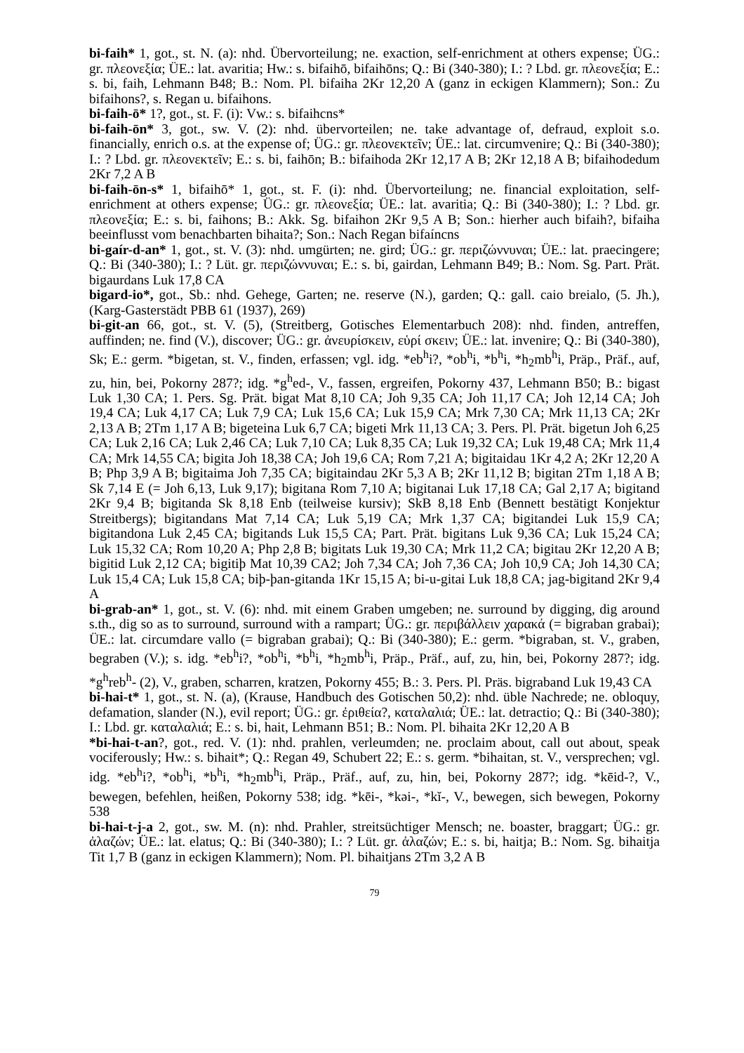bi-faih* 1, got., st. N. (a): nhd. Übervorteilung; ne. exaction, self-enrichment at others expense; ÜG.: gr. πλεονεξία; ÜE.: lat. avaritia; Hw.: s. bifaihō, bifaihōns; Q.: Bi (340-380); I.: ? Lbd. gr. πλεονεξία; E.: s. bi, faih, Lehmann B48; B.: Nom. Pl. bifaiha 2Kr 12,20 A (ganz in eckigen Klammern); Son.: Zu bifaihons?, s. Regan u. bifaihons.
bi-faih-ō* 1?, got., st. F. (i): Vw.: s. bifaihcns*
bi-faih-ōn* 3, got., sw. V. (2): nhd. übervorteilen; ne. take advantage of, defraud, exploit s.o. financially, enrich o.s. at the expense of; ÜG.: gr. πλεονεκτεῖν; ÜE.: lat. circumvenire; Q.: Bi (340-380); I.: ? Lbd. gr. πλεονεκτεῖν; E.: s. bi, faihōn; B.: bifaihoda 2Kr 12,17 A B; 2Kr 12,18 A B; bifaihodedum 2Kr 7,2 A B
bi-faih-ōn-s* 1, bifaihō* 1, got., st. F. (i): nhd. Übervorteilung; ne. financial exploitation, self-enrichment at others expense; ÜG.: gr. πλεονεξία; ÜE.: lat. avaritia; Q.: Bi (340-380); I.: ? Lbd. gr. πλεονεξία; E.: s. bi, faihons; B.: Akk. Sg. bifaihon 2Kr 9,5 A B; Son.: hierher auch bifaih?, bifaiha beeinflusst vom benachbarten bihaita?; Son.: Nach Regan bifaíncns
bi-gaír-d-an* 1, got., st. V. (3): nhd. umgürten; ne. gird; ÜG.: gr. περιζώννυναι; ÜE.: lat. praecingere; Q.: Bi (340-380); I.: ? Lüt. gr. περιζώννυναι; E.: s. bi, gairdan, Lehmann B49; B.: Nom. Sg. Part. Prät. bigaurdans Luk 17,8 CA
bigard-io*, got., Sb.: nhd. Gehege, Garten; ne. reserve (N.), garden; Q.: gall. caio breialo, (5. Jh.), (Karg-Gasterstädt PBB 61 (1937), 269)
bi-git-an 66, got., st. V. (5), (Streitberg, Gotisches Elementarbuch 208): nhd. finden, antreffen, auffinden; ne. find (V.), discover; ÜG.: gr. ἀνευρίσκειν, εὑρί σκειν; ÜE.: lat. invenire; Q.: Bi (340-380), Sk; E.: germ. *bigetan, st. V., finden, erfassen; vgl. idg. *eb<sup>h</sup>i?, *ob<sup>h</sup>i, *b<sup>h</sup>i, *h<sub>2</sub>mb<sup>h</sup>i, Präp., Präf., auf, zu, hin, bei, Pokorny 287?; idg. *g<sup>h</sup>ed-, V., fassen, ergreifen, Pokorny 437, Lehmann B50; B.: bigast Luk 1,30 CA; 1. Pers. Sg. Prät. bigat Mat 8,10 CA; Joh 9,35 CA; Joh 11,17 CA; Joh 12,14 CA; Joh 19,4 CA; Luk 4,17 CA; Luk 7,9 CA; Luk 15,6 CA; Luk 15,9 CA; Mrk 7,30 CA; Mrk 11,13 CA; 2Kr 2,13 A B; 2Tm 1,17 A B; bigeteina Luk 6,7 CA; bigeti Mrk 11,13 CA; 3. Pers. Pl. Prät. bigetun Joh 6,25 CA; Luk 2,16 CA; Luk 2,46 CA; Luk 7,10 CA; Luk 8,35 CA; Luk 19,32 CA; Luk 19,48 CA; Mrk 11,4 CA; Mrk 14,55 CA; bigita Joh 18,38 CA; Joh 19,6 CA; Rom 7,21 A; bigitaidau 1Kr 4,2 A; 2Kr 12,20 A B; Php 3,9 A B; bigitaima Joh 7,35 CA; bigitaindau 2Kr 5,3 A B; 2Kr 11,12 B; bigitan 2Tm 1,18 A B; Sk 7,14 E (= Joh 6,13, Luk 9,17); bigitana Rom 7,10 A; bigitanai Luk 17,18 CA; Gal 2,17 A; bigitand 2Kr 9,4 B; bigitanda Sk 8,18 Enb (teilweise kursiv); SkB 8,18 Enb (Bennett bestätigt Konjektur Streitbergs); bigitandans Mat 7,14 CA; Luk 5,19 CA; Mrk 1,37 CA; bigitandei Luk 15,9 CA; bigitandona Luk 2,45 CA; bigitands Luk 15,5 CA; Part. Prät. bigitans Luk 9,36 CA; Luk 15,24 CA; Luk 15,32 CA; Rom 10,20 A; Php 2,8 B; bigitats Luk 19,30 CA; Mrk 11,2 CA; bigitau 2Kr 12,20 A B; bigitid Luk 2,12 CA; bigitiþ Mat 10,39 CA2; Joh 7,34 CA; Joh 7,36 CA; Joh 10,9 CA; Joh 14,30 CA; Luk 15,4 CA; Luk 15,8 CA; biþ-þan-gitanda 1Kr 15,15 A; bi-u-gitai Luk 18,8 CA; jag-bigitand 2Kr 9,4 A
bi-grab-an* 1, got., st. V. (6): nhd. mit einem Graben umgeben; ne. surround by digging, dig around s.th., dig so as to surround, surround with a rampart; ÜG.: gr. περιβάλλειν χαρακά (= bigraban grabai); ÜE.: lat. circumdare vallo (= bigraban grabai); Q.: Bi (340-380); E.: germ. *bigraban, st. V., graben, begraben (V.); s. idg. *eb<sup>h</sup>i?, *ob<sup>h</sup>i, *b<sup>h</sup>i, *h<sub>2</sub>mb<sup>h</sup>i, Präp., Präf., auf, zu, hin, bei, Pokorny 287?; idg. *g<sup>h</sup>reb<sup>h</sup>- (2), V., graben, scharren, kratzen, Pokorny 455; B.: 3. Pers. Pl. Präs. bigraband Luk 19,43 CA
bi-hai-t* 1, got., st. N. (a), (Krause, Handbuch des Gotischen 50,2): nhd. üble Nachrede; ne. obloquy, defamation, slander (N.), evil report; ÜG.: gr. ἐριθεία?, καταλαλιά; ÜE.: lat. detractio; Q.: Bi (340-380); I.: Lbd. gr. καταλαλιά; E.: s. bi, hait, Lehmann B51; B.: Nom. Pl. bihaita 2Kr 12,20 A B
*bi-hai-t-an?, got., red. V. (1): nhd. prahlen, verleumden; ne. proclaim about, call out about, speak vociferously; Hw.: s. bihait*; Q.: Regan 49, Schubert 22; E.: s. germ. *bihaitan, st. V., versprechen; vgl. idg. *eb<sup>h</sup>i?, *ob<sup>h</sup>i, *b<sup>h</sup>i, *h<sub>2</sub>mb<sup>h</sup>i, Präp., Präf., auf, zu, hin, bei, Pokorny 287?; idg. *kēid-?, V., bewegen, befehlen, heißen, Pokorny 538; idg. *kēi-, *kəi-, *kĭ-, V., bewegen, sich bewegen, Pokorny 538
bi-hai-t-j-a 2, got., sw. M. (n): nhd. Prahler, streitsüchtiger Mensch; ne. boaster, braggart; ÜG.: gr. ἀλαζών; ÜE.: lat. elatus; Q.: Bi (340-380); I.: ? Lüt. gr. ἀλαζών; E.: s. bi, haitja; B.: Nom. Sg. bihaitja Tit 1,7 B (ganz in eckigen Klammern); Nom. Pl. bihaitjans 2Tm 3,2 A B
79